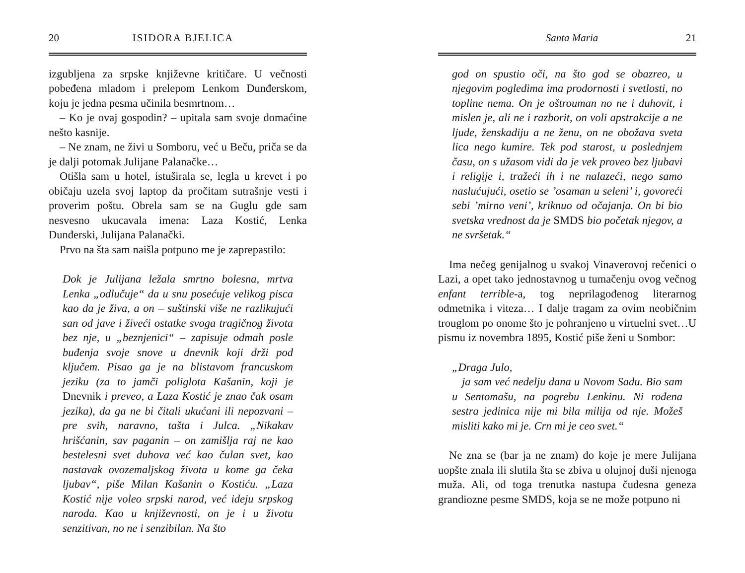20 ISIDORA BJELICA
izgubljena za srpske književne kritičare. U večnosti pobeđena mladom i prelepom Lenkom Dunđerskom, koju je jedna pesma učinila besmrtnom…
– Ko je ovaj gospodin? – upitala sam svoje domaćine nešto kasnije.
– Ne znam, ne živi u Somboru, već u Beču, priča se da je dalji potomak Julijane Palanačke…
Otišla sam u hotel, istuširala se, legla u krevet i po običaju uzela svoj laptop da pročitam sutrašnje vesti i proverim poštu. Obrela sam se na Guglu gde sam nesvesno ukucavala imena: Laza Kostić, Lenka Dunđerski, Julijana Palanački.
Prvo na šta sam naišla potpuno me je zaprepastilo:
Dok je Julijana ležala smrtno bolesna, mrtva Lenka „odlučuje“ da u snu posećuje velikog pisca kao da je živa, a on – suštinski više ne razlikujući san od jave i živeći ostatke svoga tragičnog života bez nje, u „beznjenici“ – zapisuje odmah posle buđenja svoje snove u dnevnik koji drži pod ključem. Pisao ga je na blistavom francuskom jeziku (za to jamči poliglota Kašanin, koji je Dnevnik i preveo, a Laza Kostić je znao čak osam jezika), da ga ne bi čitali ukućani ili nepozvani – pre svih, naravno, tašta i Julca. „Nikakav hrišćanin, sav paganin – on zamišlja raj ne kao bestelesni svet duhova već kao čulan svet, kao nastavak ovozemaljskog života u kome ga čeka ljubav“, piše Milan Kašanin o Kostiću. „Laza Kostić nije voleo srpski narod, već ideju srpskog naroda. Kao u književnosti, on je i u životu senzitivan, no ne i senzibilan. Na što
Santa Maria 21
god on spustio oči, na što god se obazreo, u njegovim pogledima ima prodornosti i svetlosti, no topline nema. On je oštrouman no ne i duhovit, i mislen je, ali ne i razborit, on voli apstrakcije a ne ljude, ženskadiju a ne ženu, on ne obožava sveta lica nego kumire. Tek pod starost, u poslednjem času, on s užasom vidi da je vek proveo bez ljubavi i religije i, tražeći ih i ne nalazeći, nego samo naslućujući, osetio se ’osaman u seleni’ i, govoreći sebi ’mirno veni’, kriknuo od očajanja. On bi bio svetska vrednost da je SMDS bio početak njegov, a ne svršetak.“
Ima nečeg genijalnog u svakoj Vinaverovoj rečenici o Lazi, a opet tako jednostavnog u tumačenju ovog večnog enfant terrible-a, tog neprilagođenog literarnog odmetnika i viteza… I dalje tragam za ovim neobičnim trouglom po onome što je pohranjeno u virtuelni svet…U pismu iz novembra 1895, Kostić piše ženi u Sombor:
„Draga Julo,
ja sam već nedelju dana u Novom Sadu. Bio sam u Sentomašu, na pogrebu Lenkinu. Ni rođena sestra jedinica nije mi bila milija od nje. Možeš misliti kako mi je. Crn mi je ceo svet.“
Ne zna se (bar ja ne znam) do koje je mere Julijana uopšte znala ili slutila šta se zbiva u olujnoj duši njenoga muža. Ali, od toga trenutka nastupa čudesna geneza grandiozne pesme SMDS, koja se ne može potpuno ni